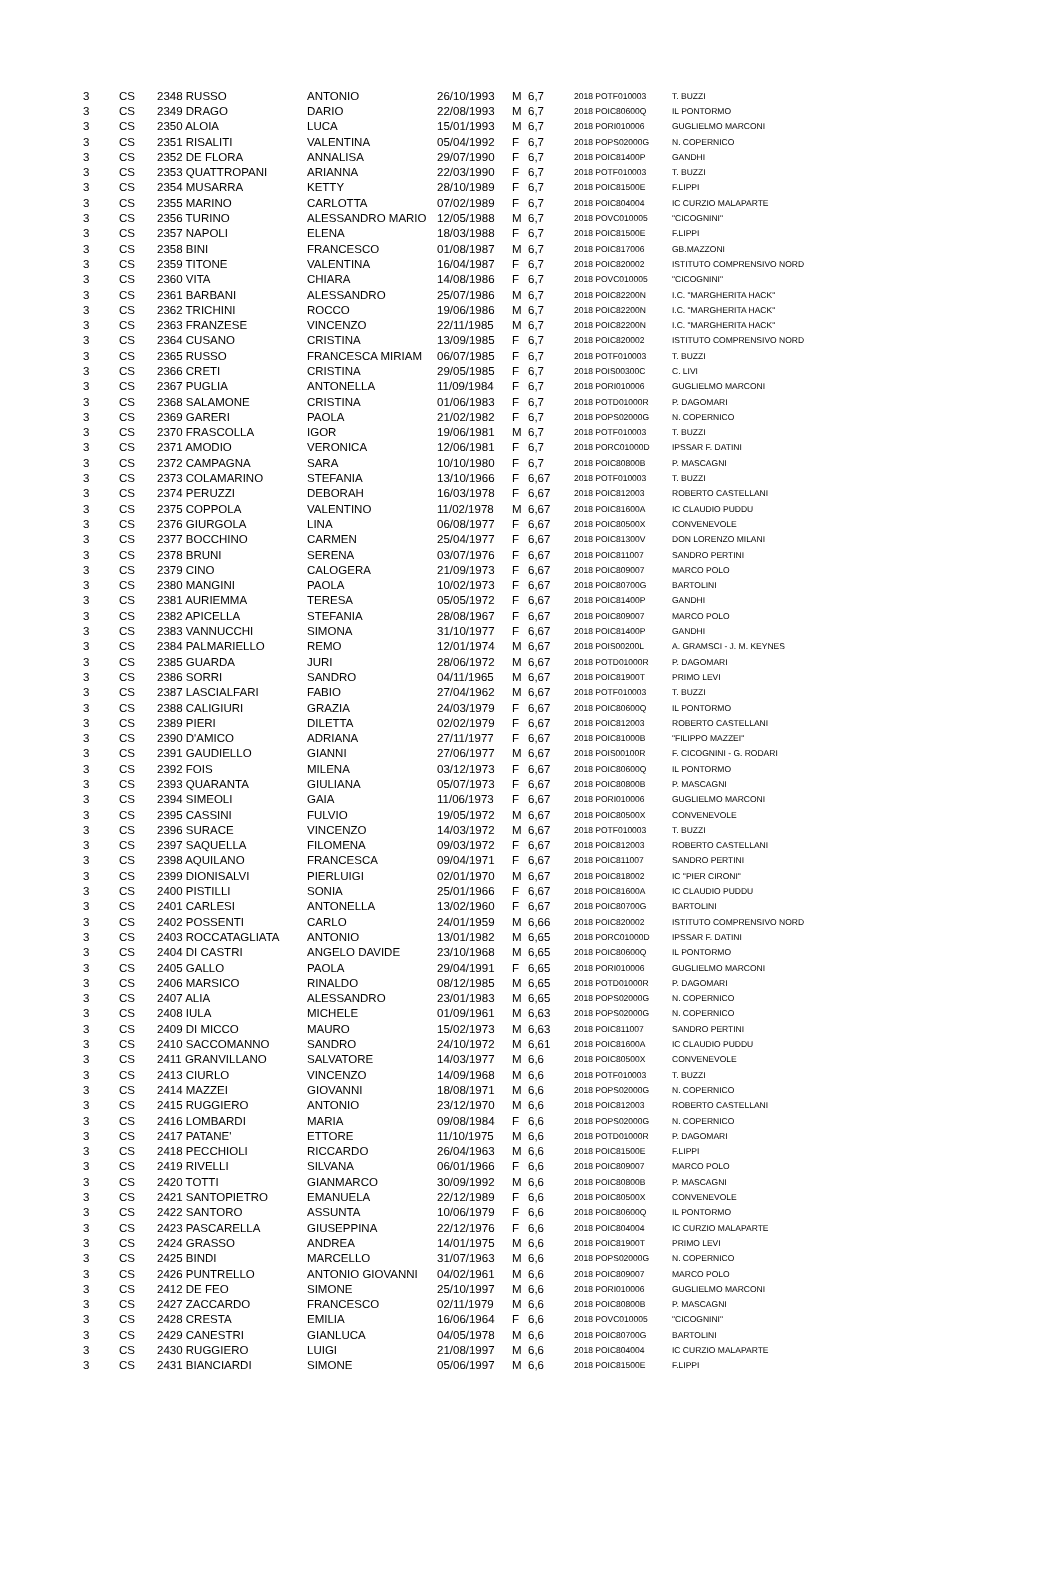| 3 | CS | 2348 RUSSO | ANTONIO | 26/10/1993 | M | 6,7 | 2018 POTF010003 | T. BUZZI |
| 3 | CS | 2349 DRAGO | DARIO | 22/08/1993 | M | 6,7 | 2018 POIC80600Q | IL PONTORMO |
| 3 | CS | 2350 ALOIA | LUCA | 15/01/1993 | M | 6,7 | 2018 PORI010006 | GUGLIELMO MARCONI |
| 3 | CS | 2351 RISALITI | VALENTINA | 05/04/1992 | F | 6,7 | 2018 POPS02000G | N. COPERNICO |
| 3 | CS | 2352 DE FLORA | ANNALISA | 29/07/1990 | F | 6,7 | 2018 POIC81400P | GANDHI |
| 3 | CS | 2353 QUATTROPANI | ARIANNA | 22/03/1990 | F | 6,7 | 2018 POTF010003 | T. BUZZI |
| 3 | CS | 2354 MUSARRA | KETTY | 28/10/1989 | F | 6,7 | 2018 POIC81500E | F.LIPPI |
| 3 | CS | 2355 MARINO | CARLOTTA | 07/02/1989 | F | 6,7 | 2018 POIC804004 | IC CURZIO MALAPARTE |
| 3 | CS | 2356 TURINO | ALESSANDRO MARIO | 12/05/1988 | M | 6,7 | 2018 POVC010005 | "CICOGNINI" |
| 3 | CS | 2357 NAPOLI | ELENA | 18/03/1988 | F | 6,7 | 2018 POIC81500E | F.LIPPI |
| 3 | CS | 2358 BINI | FRANCESCO | 01/08/1987 | M | 6,7 | 2018 POIC817006 | GB.MAZZONI |
| 3 | CS | 2359 TITONE | VALENTINA | 16/04/1987 | F | 6,7 | 2018 POIC820002 | ISTITUTO COMPRENSIVO NORD |
| 3 | CS | 2360 VITA | CHIARA | 14/08/1986 | F | 6,7 | 2018 POVC010005 | "CICOGNINI" |
| 3 | CS | 2361 BARBANI | ALESSANDRO | 25/07/1986 | M | 6,7 | 2018 POIC82200N | I.C. "MARGHERITA HACK" |
| 3 | CS | 2362 TRICHINI | ROCCO | 19/06/1986 | M | 6,7 | 2018 POIC82200N | I.C. "MARGHERITA HACK" |
| 3 | CS | 2363 FRANZESE | VINCENZO | 22/11/1985 | M | 6,7 | 2018 POIC82200N | I.C. "MARGHERITA HACK" |
| 3 | CS | 2364 CUSANO | CRISTINA | 13/09/1985 | F | 6,7 | 2018 POIC820002 | ISTITUTO COMPRENSIVO NORD |
| 3 | CS | 2365 RUSSO | FRANCESCA MIRIAM | 06/07/1985 | F | 6,7 | 2018 POTF010003 | T. BUZZI |
| 3 | CS | 2366 CRETI | CRISTINA | 29/05/1985 | F | 6,7 | 2018 POIS00300C | C. LIVI |
| 3 | CS | 2367 PUGLIA | ANTONELLA | 11/09/1984 | F | 6,7 | 2018 PORI010006 | GUGLIELMO MARCONI |
| 3 | CS | 2368 SALAMONE | CRISTINA | 01/06/1983 | F | 6,7 | 2018 POTD01000R | P. DAGOMARI |
| 3 | CS | 2369 GARERI | PAOLA | 21/02/1982 | F | 6,7 | 2018 POPS02000G | N. COPERNICO |
| 3 | CS | 2370 FRASCOLLA | IGOR | 19/06/1981 | M | 6,7 | 2018 POTF010003 | T. BUZZI |
| 3 | CS | 2371 AMODIO | VERONICA | 12/06/1981 | F | 6,7 | 2018 PORC01000D | IPSSAR F. DATINI |
| 3 | CS | 2372 CAMPAGNA | SARA | 10/10/1980 | F | 6,7 | 2018 POIC80800B | P. MASCAGNI |
| 3 | CS | 2373 COLAMARINO | STEFANIA | 13/10/1966 | F | 6,67 | 2018 POTF010003 | T. BUZZI |
| 3 | CS | 2374 PERUZZI | DEBORAH | 16/03/1978 | F | 6,67 | 2018 POIC812003 | ROBERTO CASTELLANI |
| 3 | CS | 2375 COPPOLA | VALENTINO | 11/02/1978 | M | 6,67 | 2018 POIC81600A | IC CLAUDIO PUDDU |
| 3 | CS | 2376 GIURGOLA | LINA | 06/08/1977 | F | 6,67 | 2018 POIC80500X | CONVENEVOLE |
| 3 | CS | 2377 BOCCHINO | CARMEN | 25/04/1977 | F | 6,67 | 2018 POIC81300V | DON LORENZO MILANI |
| 3 | CS | 2378 BRUNI | SERENA | 03/07/1976 | F | 6,67 | 2018 POIC811007 | SANDRO PERTINI |
| 3 | CS | 2379 CINO | CALOGERA | 21/09/1973 | F | 6,67 | 2018 POIC809007 | MARCO POLO |
| 3 | CS | 2380 MANGINI | PAOLA | 10/02/1973 | F | 6,67 | 2018 POIC80700G | BARTOLINI |
| 3 | CS | 2381 AURIEMMA | TERESA | 05/05/1972 | F | 6,67 | 2018 POIC81400P | GANDHI |
| 3 | CS | 2382 APICELLA | STEFANIA | 28/08/1967 | F | 6,67 | 2018 POIC809007 | MARCO POLO |
| 3 | CS | 2383 VANNUCCHI | SIMONA | 31/10/1977 | F | 6,67 | 2018 POIC81400P | GANDHI |
| 3 | CS | 2384 PALMARIELLO | REMO | 12/01/1974 | M | 6,67 | 2018 POIS00200L | A. GRAMSCI - J. M. KEYNES |
| 3 | CS | 2385 GUARDA | JURI | 28/06/1972 | M | 6,67 | 2018 POTD01000R | P. DAGOMARI |
| 3 | CS | 2386 SORRI | SANDRO | 04/11/1965 | M | 6,67 | 2018 POIC81900T | PRIMO LEVI |
| 3 | CS | 2387 LASCIALFARI | FABIO | 27/04/1962 | M | 6,67 | 2018 POTF010003 | T. BUZZI |
| 3 | CS | 2388 CALIGIURI | GRAZIA | 24/03/1979 | F | 6,67 | 2018 POIC80600Q | IL PONTORMO |
| 3 | CS | 2389 PIERI | DILETTA | 02/02/1979 | F | 6,67 | 2018 POIC812003 | ROBERTO CASTELLANI |
| 3 | CS | 2390 D'AMICO | ADRIANA | 27/11/1977 | F | 6,67 | 2018 POIC81000B | "FILIPPO MAZZEI" |
| 3 | CS | 2391 GAUDIELLO | GIANNI | 27/06/1977 | M | 6,67 | 2018 POIS00100R | F. CICOGNINI - G. RODARI |
| 3 | CS | 2392 FOIS | MILENA | 03/12/1973 | F | 6,67 | 2018 POIC80600Q | IL PONTORMO |
| 3 | CS | 2393 QUARANTA | GIULIANA | 05/07/1973 | F | 6,67 | 2018 POIC80800B | P. MASCAGNI |
| 3 | CS | 2394 SIMEOLI | GAIA | 11/06/1973 | F | 6,67 | 2018 PORI010006 | GUGLIELMO MARCONI |
| 3 | CS | 2395 CASSINI | FULVIO | 19/05/1972 | M | 6,67 | 2018 POIC80500X | CONVENEVOLE |
| 3 | CS | 2396 SURACE | VINCENZO | 14/03/1972 | M | 6,67 | 2018 POTF010003 | T. BUZZI |
| 3 | CS | 2397 SAQUELLA | FILOMENA | 09/03/1972 | F | 6,67 | 2018 POIC812003 | ROBERTO CASTELLANI |
| 3 | CS | 2398 AQUILANO | FRANCESCA | 09/04/1971 | F | 6,67 | 2018 POIC811007 | SANDRO PERTINI |
| 3 | CS | 2399 DIONISALVI | PIERLUIGI | 02/01/1970 | M | 6,67 | 2018 POIC818002 | IC "PIER CIRONI" |
| 3 | CS | 2400 PISTILLI | SONIA | 25/01/1966 | F | 6,67 | 2018 POIC81600A | IC CLAUDIO PUDDU |
| 3 | CS | 2401 CARLESI | ANTONELLA | 13/02/1960 | F | 6,67 | 2018 POIC80700G | BARTOLINI |
| 3 | CS | 2402 POSSENTI | CARLO | 24/01/1959 | M | 6,66 | 2018 POIC820002 | ISTITUTO COMPRENSIVO NORD |
| 3 | CS | 2403 ROCCATAGLIATA | ANTONIO | 13/01/1982 | M | 6,65 | 2018 PORC01000D | IPSSAR F. DATINI |
| 3 | CS | 2404 DI CASTRI | ANGELO DAVIDE | 23/10/1968 | M | 6,65 | 2018 POIC80600Q | IL PONTORMO |
| 3 | CS | 2405 GALLO | PAOLA | 29/04/1991 | F | 6,65 | 2018 PORI010006 | GUGLIELMO MARCONI |
| 3 | CS | 2406 MARSICO | RINALDO | 08/12/1985 | M | 6,65 | 2018 POTD01000R | P. DAGOMARI |
| 3 | CS | 2407 ALIA | ALESSANDRO | 23/01/1983 | M | 6,65 | 2018 POPS02000G | N. COPERNICO |
| 3 | CS | 2408 IULA | MICHELE | 01/09/1961 | M | 6,63 | 2018 POPS02000G | N. COPERNICO |
| 3 | CS | 2409 DI MICCO | MAURO | 15/02/1973 | M | 6,63 | 2018 POIC811007 | SANDRO PERTINI |
| 3 | CS | 2410 SACCOMANNO | SANDRO | 24/10/1972 | M | 6,61 | 2018 POIC81600A | IC CLAUDIO PUDDU |
| 3 | CS | 2411 GRANVILLANO | SALVATORE | 14/03/1977 | M | 6,6 | 2018 POIC80500X | CONVENEVOLE |
| 3 | CS | 2413 CIURLO | VINCENZO | 14/09/1968 | M | 6,6 | 2018 POTF010003 | T. BUZZI |
| 3 | CS | 2414 MAZZEI | GIOVANNI | 18/08/1971 | M | 6,6 | 2018 POPS02000G | N. COPERNICO |
| 3 | CS | 2415 RUGGIERO | ANTONIO | 23/12/1970 | M | 6,6 | 2018 POIC812003 | ROBERTO CASTELLANI |
| 3 | CS | 2416 LOMBARDI | MARIA | 09/08/1984 | F | 6,6 | 2018 POPS02000G | N. COPERNICO |
| 3 | CS | 2417 PATANE' | ETTORE | 11/10/1975 | M | 6,6 | 2018 POTD01000R | P. DAGOMARI |
| 3 | CS | 2418 PECCHIOLI | RICCARDO | 26/04/1963 | M | 6,6 | 2018 POIC81500E | F.LIPPI |
| 3 | CS | 2419 RIVELLI | SILVANA | 06/01/1966 | F | 6,6 | 2018 POIC809007 | MARCO POLO |
| 3 | CS | 2420 TOTTI | GIANMARCO | 30/09/1992 | M | 6,6 | 2018 POIC80800B | P. MASCAGNI |
| 3 | CS | 2421 SANTOPIETRO | EMANUELA | 22/12/1989 | F | 6,6 | 2018 POIC80500X | CONVENEVOLE |
| 3 | CS | 2422 SANTORO | ASSUNTA | 10/06/1979 | F | 6,6 | 2018 POIC80600Q | IL PONTORMO |
| 3 | CS | 2423 PASCARELLA | GIUSEPPINA | 22/12/1976 | F | 6,6 | 2018 POIC804004 | IC CURZIO MALAPARTE |
| 3 | CS | 2424 GRASSO | ANDREA | 14/01/1975 | M | 6,6 | 2018 POIC81900T | PRIMO LEVI |
| 3 | CS | 2425 BINDI | MARCELLO | 31/07/1963 | M | 6,6 | 2018 POPS02000G | N. COPERNICO |
| 3 | CS | 2426 PUNTRELLO | ANTONIO GIOVANNI | 04/02/1961 | M | 6,6 | 2018 POIC809007 | MARCO POLO |
| 3 | CS | 2412 DE FEO | SIMONE | 25/10/1997 | M | 6,6 | 2018 PORI010006 | GUGLIELMO MARCONI |
| 3 | CS | 2427 ZACCARDO | FRANCESCO | 02/11/1979 | M | 6,6 | 2018 POIC80800B | P. MASCAGNI |
| 3 | CS | 2428 CRESTA | EMILIA | 16/06/1964 | F | 6,6 | 2018 POVC010005 | "CICOGNINI" |
| 3 | CS | 2429 CANESTRI | GIANLUCA | 04/05/1978 | M | 6,6 | 2018 POIC80700G | BARTOLINI |
| 3 | CS | 2430 RUGGIERO | LUIGI | 21/08/1997 | M | 6,6 | 2018 POIC804004 | IC CURZIO MALAPARTE |
| 3 | CS | 2431 BIANCIARDI | SIMONE | 05/06/1997 | M | 6,6 | 2018 POIC81500E | F.LIPPI |